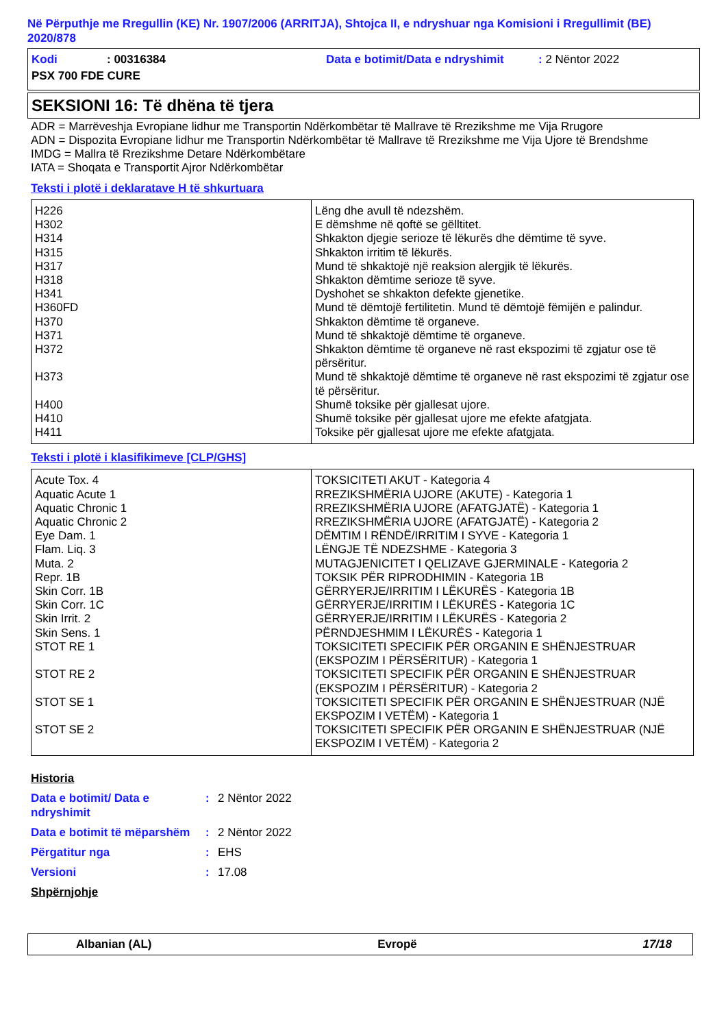Në Përputhje me Rregullin (KE) Nr. 1907/2006 (ARRITJA), Shtojca II, e ndryshuar nga Komisioni i Rregullimit (BE) 2020/878
| Kodi | : 00316384 | Data e botimit/Data e ndryshimit | : 2 Nëntor 2022 |
| PSX 700 FDE CURE | | | |
SEKSIONI 16: Të dhëna të tjera
ADR = Marrëveshja Evropiane lidhur me Transportin Ndërkombëtar të Mallrave të Rrezikshme me Vija Rrugore
ADN = Dispozita Evropiane lidhur me Transportin Ndërkombëtar të Mallrave të Rrezikshme me Vija Ujore të Brendshme
IMDG = Mallra të Rrezikshme Detare Ndërkombëtare
IATA = Shoqata e Transportit Ajror Ndërkombëtar
Teksti i plotë i deklaratave H të shkurtuara
| H226 H302 H314 H315 H317 H318 H341 H360FD H370 H371 H372 H373 H400 H410 H411 | Lëng dhe avull të ndezshëm. E dëmshme në qoftë se gëlltitet. Shkakton djegie serioze të lëkurës dhe dëmtime të syve. Shkakton irritim të lëkurës. Mund të shkaktojë një reaksion alergjik të lëkurës. Shkakton dëmtime serioze të syve. Dyshohet se shkakton defekte gjenetike. Mund të dëmtojë fertilitetin. Mund të dëmtojë fëmijën e palindur. Shkakton dëmtime të organeve. Mund të shkaktojë dëmtime të organeve. Shkakton dëmtime të organeve në rast ekspozimi të zgjatur ose të përsëritur. Mund të shkaktojë dëmtime të organeve në rast ekspozimi të zgjatur ose të përsëritur. Shumë toksike për gjallesat ujore. Shumë toksike për gjallesat ujore me efekte afatgjata. Toksike për gjallesat ujore me efekte afatgjata. |
Teksti i plotë i klasifikimeve [CLP/GHS]
| Acute Tox. 4 Aquatic Acute 1 Aquatic Chronic 1 Aquatic Chronic 2 Eye Dam. 1 Flam. Liq. 3 Muta. 2 Repr. 1B Skin Corr. 1B Skin Corr. 1C Skin Irrit. 2 Skin Sens. 1 STOT RE 1 STOT RE 2 STOT SE 1 STOT SE 2 | TOKSICITETI AKUT - Kategoria 4 RREZIKSHMËRIA UJORE (AKUTE) - Kategoria 1 RREZIKSHMËRIA UJORE (AFATGJATË) - Kategoria 1 RREZIKSHMËRIA UJORE (AFATGJATË) - Kategoria 2 DËMTIM I RËNDË/IRRITIM I SYVE - Kategoria 1 LËNGJE TË NDEZSHME - Kategoria 3 MUTAGJENICITET I QELIZAVE GJERMINALE - Kategoria 2 TOKSIK PËR RIPRODHIMIN - Kategoria 1B GËRRYERJE/IRRITIM I LËKURËS - Kategoria 1B GËRRYERJE/IRRITIM I LËKURËS - Kategoria 1C GËRRYERJE/IRRITIM I LËKURËS - Kategoria 2 PËRNDJESHMIM I LËKURËS - Kategoria 1 TOKSICITETI SPECIFIK PËR ORGANIN E SHËNJESTRUAR (EKSPOZIM I PËRSËRITUR) - Kategoria 1 TOKSICITETI SPECIFIK PËR ORGANIN E SHËNJESTRUAR (EKSPOZIM I PËRSËRITUR) - Kategoria 2 TOKSICITETI SPECIFIK PËR ORGANIN E SHËNJESTRUAR (NJË EKSPOZIM I VETËM) - Kategoria 1 TOKSICITETI SPECIFIK PËR ORGANIN E SHËNJESTRUAR (NJË EKSPOZIM I VETËM) - Kategoria 2 |
| Historia | | |
| Data e botimit/ Data e ndryshimit | : | 2 Nëntor 2022 |
| Data e botimit të mëparshëm | : | 2 Nëntor 2022 |
| Përgatitur nga | : | EHS |
| Versioni | : | 17.08 |
| Shpërnjohje | | |
Albanian (AL) Evropë 17/18